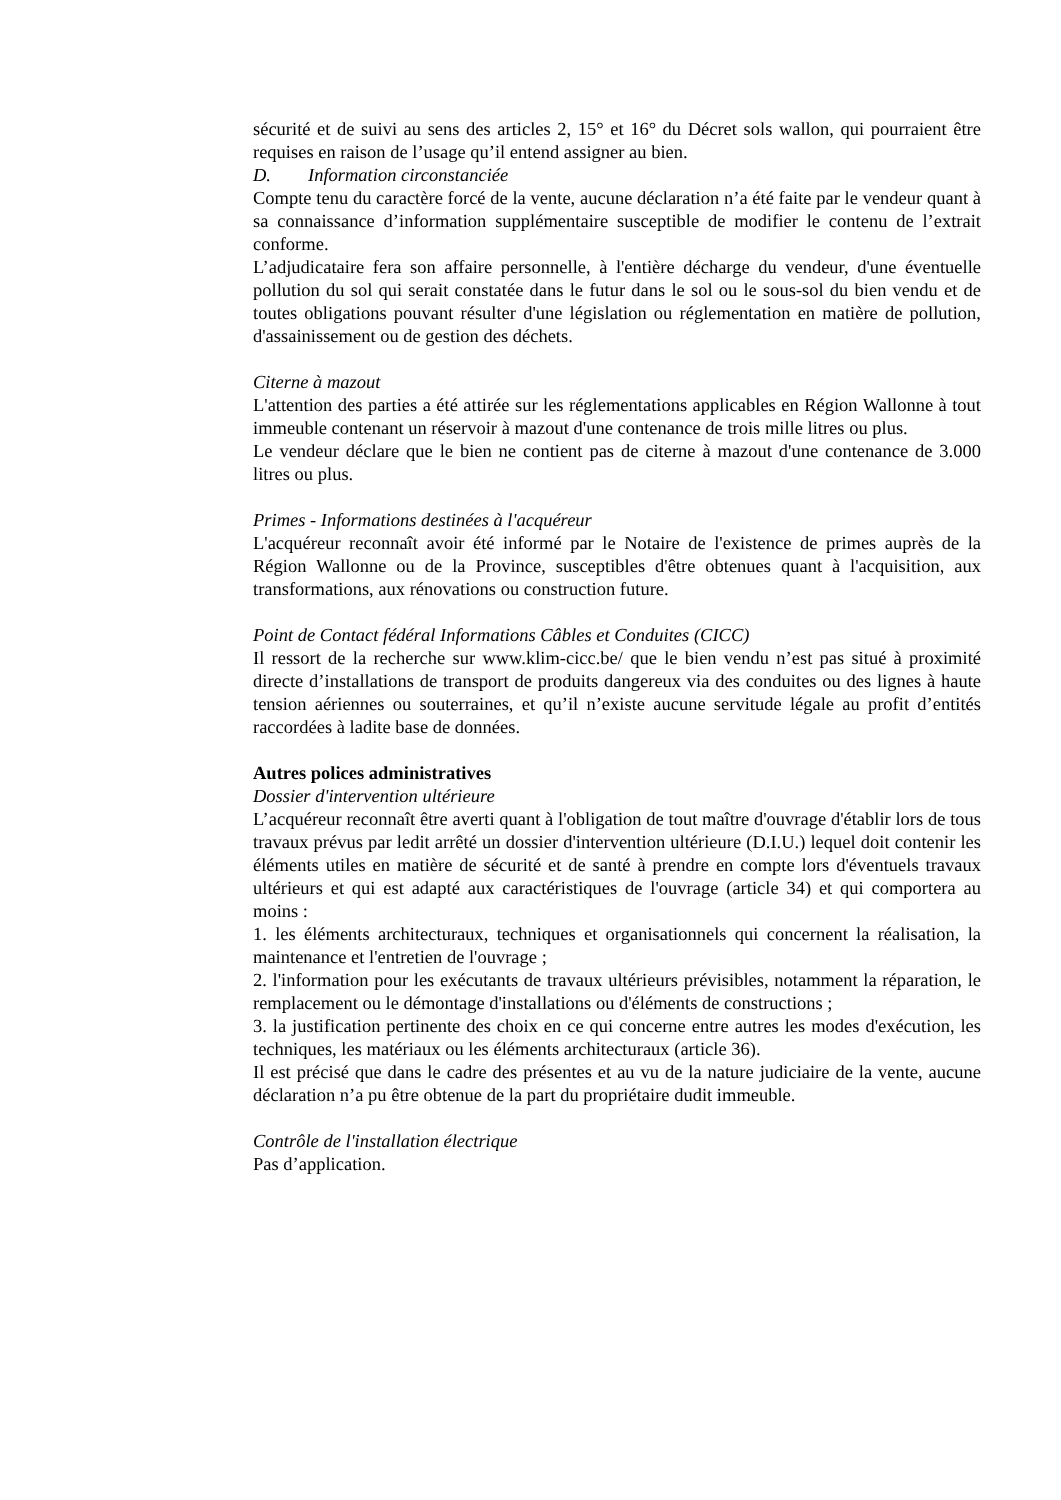sécurité et de suivi au sens des articles 2, 15° et 16° du Décret sols wallon, qui pourraient être requises en raison de l’usage qu’il entend assigner au bien.
D. Information circonstanciée
Compte tenu du caractère forcé de la vente, aucune déclaration n’a été faite par le vendeur quant à sa connaissance d’information supplémentaire susceptible de modifier le contenu de l’extrait conforme.
L’adjudicataire fera son affaire personnelle, à l'entière décharge du vendeur, d'une éventuelle pollution du sol qui serait constatée dans le futur dans le sol ou le sous-sol du bien vendu et de toutes obligations pouvant résulter d'une législation ou réglementation en matière de pollution, d'assainissement ou de gestion des déchets.
Citerne à mazout
L'attention des parties a été attirée sur les réglementations applicables en Région Wallonne à tout immeuble contenant un réservoir à mazout d'une contenance de trois mille litres ou plus.
Le vendeur déclare que le bien ne contient pas de citerne à mazout d'une contenance de 3.000 litres ou plus.
Primes - Informations destinées à l'acquéreur
L'acquéreur reconnaît avoir été informé par le Notaire de l'existence de primes auprès de la Région Wallonne ou de la Province, susceptibles d'être obtenues quant à l'acquisition, aux transformations, aux rénovations ou construction future.
Point de Contact fédéral Informations Câbles et Conduites (CICC)
Il ressort de la recherche sur www.klim-cicc.be/ que le bien vendu n’est pas situé à proximité directe d’installations de transport de produits dangereux via des conduites ou des lignes à haute tension aériennes ou souterraines, et qu’il n’existe aucune servitude légale au profit d’entités raccordées à ladite base de données.
Autres polices administratives
Dossier d'intervention ultérieure
L’acquéreur reconnaît être averti quant à l'obligation de tout maître d'ouvrage d'établir lors de tous travaux prévus par ledit arrêté un dossier d'intervention ultérieure (D.I.U.) lequel doit contenir les éléments utiles en matière de sécurité et de santé à prendre en compte lors d'éventuels travaux ultérieurs et qui est adapté aux caractéristiques de l'ouvrage (article 34) et qui comportera au moins :
1. les éléments architecturaux, techniques et organisationnels qui concernent la réalisation, la maintenance et l'entretien de l'ouvrage ;
2. l'information pour les exécutants de travaux ultérieurs prévisibles, notamment la réparation, le remplacement ou le démontage d'installations ou d'éléments de constructions ;
3. la justification pertinente des choix en ce qui concerne entre autres les modes d'exécution, les techniques, les matériaux ou les éléments architecturaux (article 36).
Il est précisé que dans le cadre des présentes et au vu de la nature judiciaire de la vente, aucune déclaration n’a pu être obtenue de la part du propriétaire dudit immeuble.
Contrôle de l'installation électrique
Pas d’application.